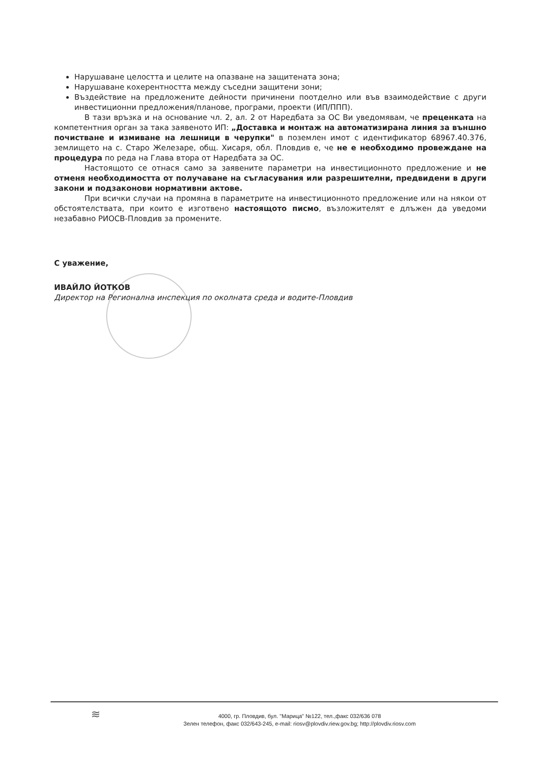Нарушаване целостта и целите на опазване на защитената зона;
Нарушаване кохерентността между съседни защитени зони;
Въздействие на предложените дейности причинени поотделно или във взаимодействие с други инвестиционни предложения/планове, програми, проекти (ИП/ППП).
В тази връзка и на основание чл. 2, ал. 2 от Наредбата за ОС Ви уведомявам, че преценката на компетентния орган за така заявеното ИП: „Доставка и монтаж на автоматизирана линия за външно почистване и измиване на лешници в черупки" в поземлен имот с идентификатор 68967.40.376, землището на с. Старо Железаре, общ. Хисаря, обл. Пловдив е, че не е необходимо провеждане на процедура по реда на Глава втора от Наредбата за ОС.
Настоящото се отнася само за заявените параметри на инвестиционното предложение и не отменя необходимостта от получаване на съгласувания или разрешителни, предвидени в други закони и подзаконови нормативни актове.
При всички случаи на промяна в параметрите на инвестиционното предложение или на някои от обстоятелствата, при които е изготвено настоящото писмо, възложителят е длъжен да уведоми незабавно РИОСВ-Пловдив за промените.
С уважение,
ИВАЙЛО ЙОТКОВ
Директор на Регионална инспекция по околната среда и водите-Пловдив
≋
4000, гр. Пловдив, бул. "Марица" №122, тел.,факс 032/636 078
Зелен телефон, факс 032/643-245, e-mail: riosv@plovdiv.riew.gov.bg; http://plovdiv.riosv.com